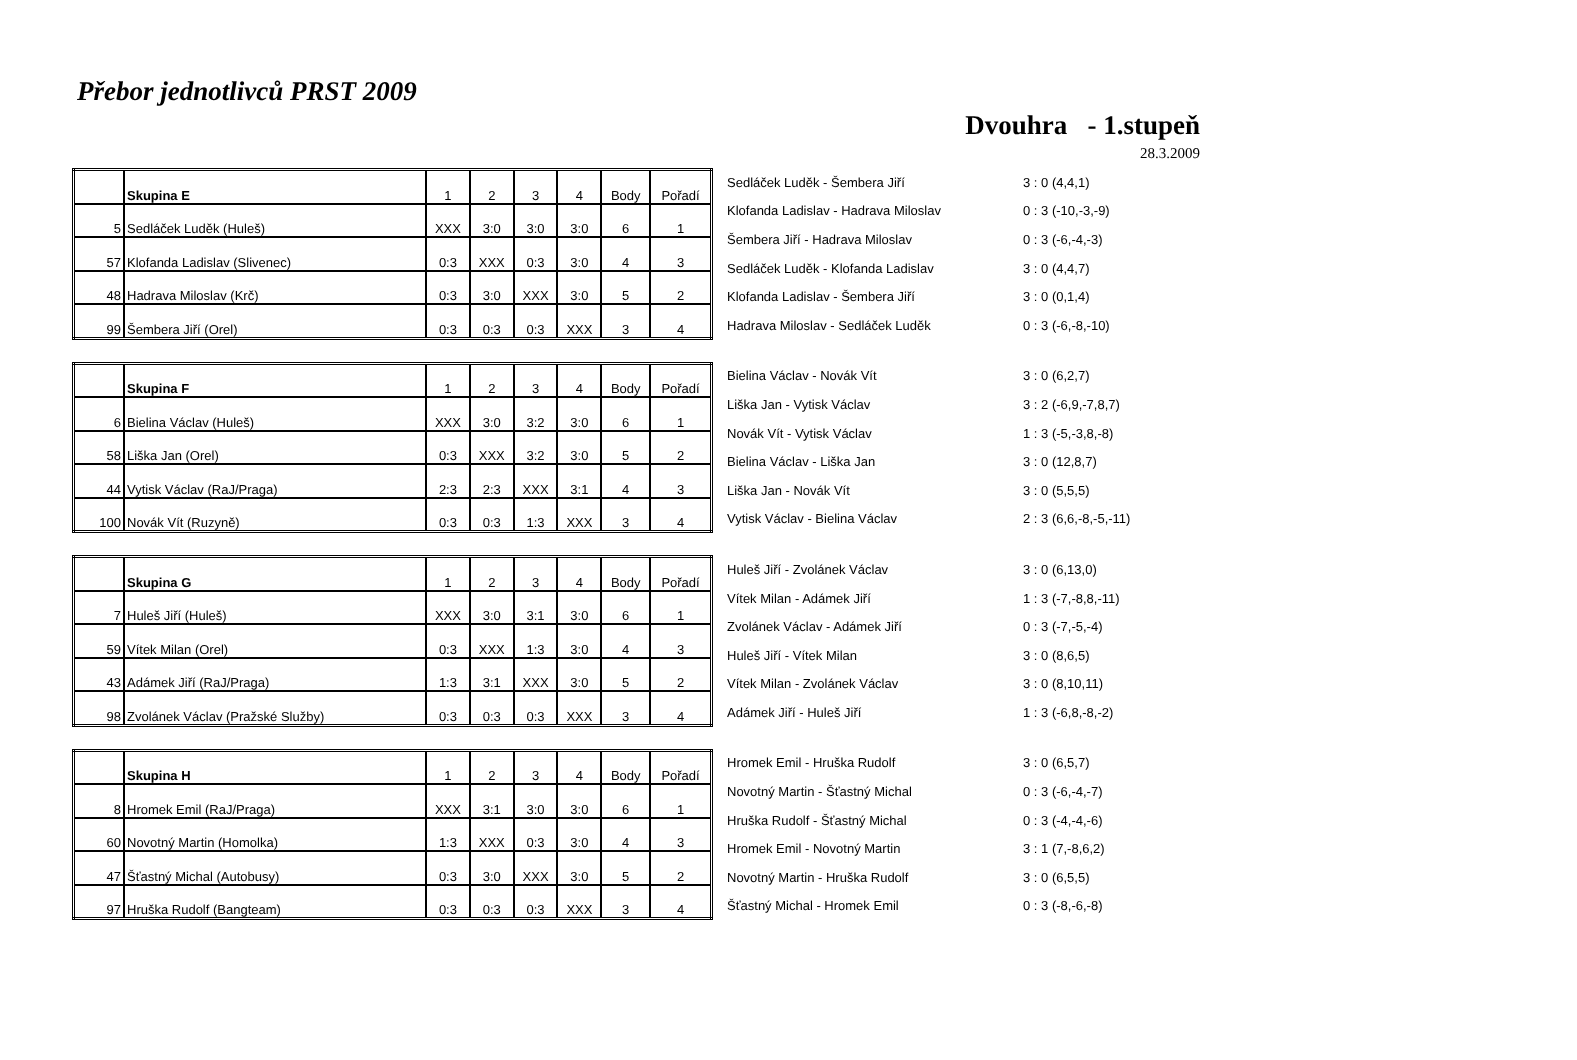Přebor jednotlivců PRST 2009
Dvouhra - 1.stupeň
28.3.2009
| | Skupina E | 1 | 2 | 3 | 4 | Body | Pořadí |
| 5 | Sedláček Luděk (Huleš) | XXX | 3:0 | 3:0 | 3:0 | 6 | 1 |
| 57 | Klofanda Ladislav (Slivenec) | 0:3 | XXX | 0:3 | 3:0 | 4 | 3 |
| 48 | Hadrava Miloslav (Krč) | 0:3 | 3:0 | XXX | 3:0 | 5 | 2 |
| 99 | Šembera Jiří (Orel) | 0:3 | 0:3 | 0:3 | XXX | 3 | 4 |
| Sedláček Luděk - Šembera Jiří | 3 : 0 (4,4,1) |
| Klofanda Ladislav - Hadrava Miloslav | 0 : 3 (-10,-3,-9) |
| Šembera Jiří - Hadrava Miloslav | 0 : 3 (-6,-4,-3) |
| Sedláček Luděk - Klofanda Ladislav | 3 : 0 (4,4,7) |
| Klofanda Ladislav - Šembera Jiří | 3 : 0 (0,1,4) |
| Hadrava Miloslav - Sedláček Luděk | 0 : 3 (-6,-8,-10) |
| | Skupina F | 1 | 2 | 3 | 4 | Body | Pořadí |
| 6 | Bielina Václav (Huleš) | XXX | 3:0 | 3:2 | 3:0 | 6 | 1 |
| 58 | Liška Jan (Orel) | 0:3 | XXX | 3:2 | 3:0 | 5 | 2 |
| 44 | Vytisk Václav (RaJ/Praga) | 2:3 | 2:3 | XXX | 3:1 | 4 | 3 |
| 100 | Novák Vít (Ruzyně) | 0:3 | 0:3 | 1:3 | XXX | 3 | 4 |
| Bielina Václav - Novák Vít | 3 : 0 (6,2,7) |
| Liška Jan - Vytisk Václav | 3 : 2 (-6,9,-7,8,7) |
| Novák Vít - Vytisk Václav | 1 : 3 (-5,-3,8,-8) |
| Bielina Václav - Liška Jan | 3 : 0 (12,8,7) |
| Liška Jan - Novák Vít | 3 : 0 (5,5,5) |
| Vytisk Václav - Bielina Václav | 2 : 3 (6,6,-8,-5,-11) |
| | Skupina G | 1 | 2 | 3 | 4 | Body | Pořadí |
| 7 | Huleš Jiří (Huleš) | XXX | 3:0 | 3:1 | 3:0 | 6 | 1 |
| 59 | Vítek Milan (Orel) | 0:3 | XXX | 1:3 | 3:0 | 4 | 3 |
| 43 | Adámek Jiří (RaJ/Praga) | 1:3 | 3:1 | XXX | 3:0 | 5 | 2 |
| 98 | Zvolánek Václav (Pražské Služby) | 0:3 | 0:3 | 0:3 | XXX | 3 | 4 |
| Huleš Jiří - Zvolánek Václav | 3 : 0 (6,13,0) |
| Vítek Milan - Adámek Jiří | 1 : 3 (-7,-8,8,-11) |
| Zvolánek Václav - Adámek Jiří | 0 : 3 (-7,-5,-4) |
| Huleš Jiří - Vítek Milan | 3 : 0 (8,6,5) |
| Vítek Milan - Zvolánek Václav | 3 : 0 (8,10,11) |
| Adámek Jiří - Huleš Jiří | 1 : 3 (-6,8,-8,-2) |
| | Skupina H | 1 | 2 | 3 | 4 | Body | Pořadí |
| 8 | Hromek Emil (RaJ/Praga) | XXX | 3:1 | 3:0 | 3:0 | 6 | 1 |
| 60 | Novotný Martin (Homolka) | 1:3 | XXX | 0:3 | 3:0 | 4 | 3 |
| 47 | Šťastný Michal (Autobusy) | 0:3 | 3:0 | XXX | 3:0 | 5 | 2 |
| 97 | Hruška Rudolf (Bangteam) | 0:3 | 0:3 | 0:3 | XXX | 3 | 4 |
| Hromek Emil - Hruška Rudolf | 3 : 0 (6,5,7) |
| Novotný Martin - Šťastný Michal | 0 : 3 (-6,-4,-7) |
| Hruška Rudolf - Šťastný Michal | 0 : 3 (-4,-4,-6) |
| Hromek Emil - Novotný Martin | 3 : 1 (7,-8,6,2) |
| Novotný Martin - Hruška Rudolf | 3 : 0 (6,5,5) |
| Šťastný Michal - Hromek Emil | 0 : 3 (-8,-6,-8) |